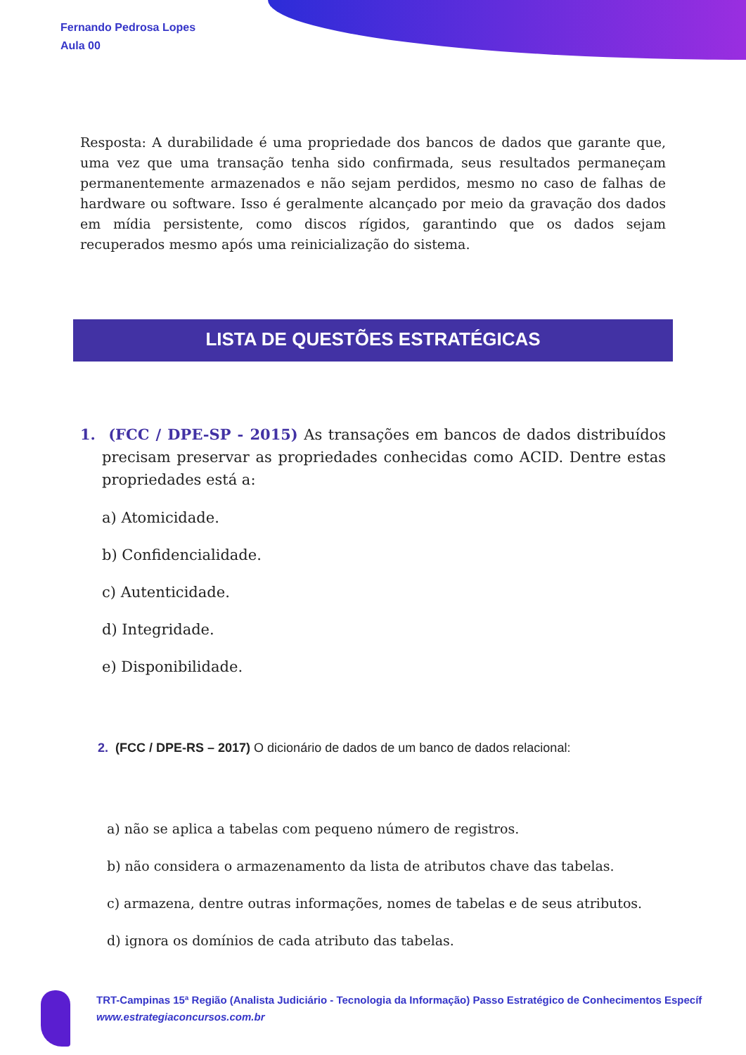Fernando Pedrosa Lopes
Aula 00
Resposta: A durabilidade é uma propriedade dos bancos de dados que garante que, uma vez que uma transação tenha sido confirmada, seus resultados permaneçam permanentemente armazenados e não sejam perdidos, mesmo no caso de falhas de hardware ou software. Isso é geralmente alcançado por meio da gravação dos dados em mídia persistente, como discos rígidos, garantindo que os dados sejam recuperados mesmo após uma reinicialização do sistema.
LISTA DE QUESTÕES ESTRATÉGICAS
1. (FCC / DPE-SP - 2015) As transações em bancos de dados distribuídos precisam preservar as propriedades conhecidas como ACID. Dentre estas propriedades está a:
a) Atomicidade.
b) Confidencialidade.
c) Autenticidade.
d) Integridade.
e) Disponibilidade.
2. (FCC / DPE-RS – 2017) O dicionário de dados de um banco de dados relacional:
a) não se aplica a tabelas com pequeno número de registros.
b) não considera o armazenamento da lista de atributos chave das tabelas.
c) armazena, dentre outras informações, nomes de tabelas e de seus atributos.
d) ignora os domínios de cada atributo das tabelas.
TRT-Campinas 15ª Região (Analista Judiciário - Tecnologia da Informação) Passo Estratégico de Conhecimentos Específ
www.estrategiaconcursos.com.br